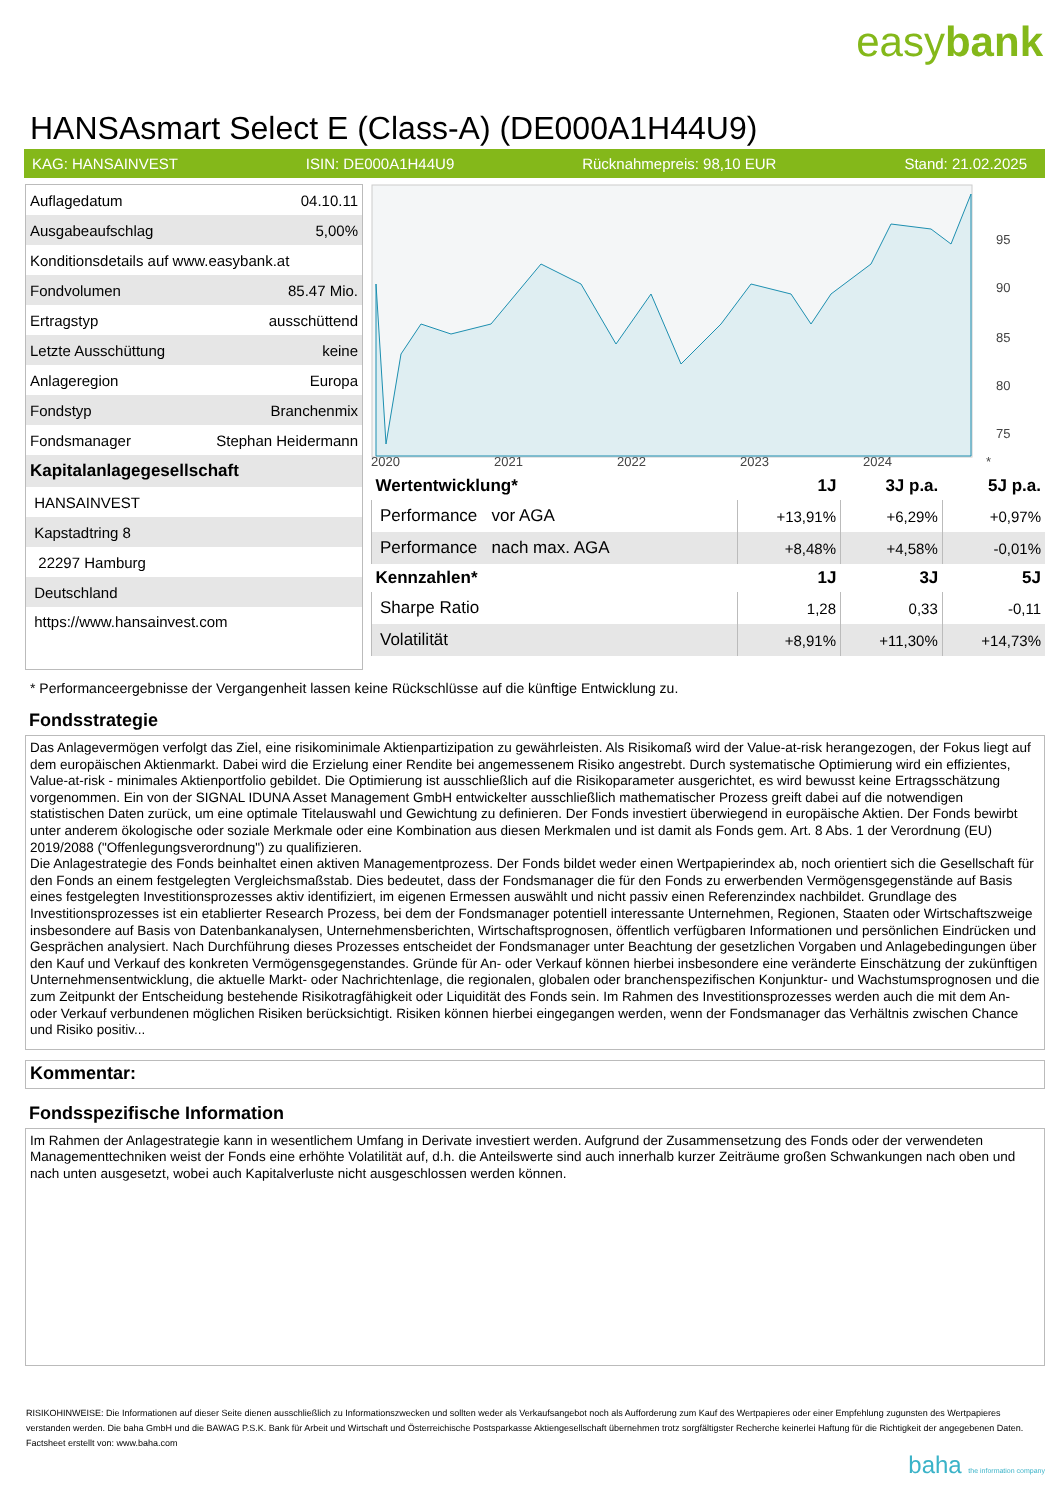easybank
HANSAsmart Select E (Class-A) (DE000A1H44U9)
KAG: HANSAINVEST ISIN: DE000A1H44U9 Rücknahmepreis: 98,10 EUR Stand: 21.02.2025
| Auflagedatum | 04.10.11 |
| Ausgabeaufschlag | 5,00% |
| Konditionsdetails auf www.easybank.at | |
| Fondvolumen | 85.47 Mio. |
| Ertragstyp | ausschüttend |
| Letzte Ausschüttung | keine |
| Anlageregion | Europa |
| Fondstyp | Branchenmix |
| Fondsmanager | Stephan Heidermann |
| Kapitalanlagegesellschaft | |
| HANSAINVEST | |
| Kapstadtring 8 | |
| 22297 Hamburg | |
| Deutschland | |
| https://www.hansainvest.com | |
95
90
85
80
75
2020 2021 2022 2023 2024 *
| Wertentwicklung* | 1J | 3J p.a. | 5J p.a. |
| --- | --- | --- | --- |
| Performance vor AGA | +13,91% | +6,29% | +0,97% |
| Performance nach max. AGA | +8,48% | +4,58% | -0,01% |
| Kennzahlen* | 1J | 3J | 5J |
| Sharpe Ratio | 1,28 | 0,33 | -0,11 |
| Volatilität | +8,91% | +11,30% | +14,73% |
* Performanceergebnisse der Vergangenheit lassen keine Rückschlüsse auf die künftige Entwicklung zu.
Fondsstrategie
Das Anlagevermögen verfolgt das Ziel, eine risikominimale Aktienpartizipation zu gewährleisten. Als Risikomaß wird der Value-at-risk herangezogen, der Fokus liegt auf dem europäischen Aktienmarkt. Dabei wird die Erzielung einer Rendite bei angemessenem Risiko angestrebt. Durch systematische Optimierung wird ein effizientes, Value-at-risk - minimales Aktienportfolio gebildet. Die Optimierung ist ausschließlich auf die Risikoparameter ausgerichtet, es wird bewusst keine Ertragsschätzung vorgenommen. Ein von der SIGNAL IDUNA Asset Management GmbH entwickelter ausschließlich mathematischer Prozess greift dabei auf die notwendigen statistischen Daten zurück, um eine optimale Titelauswahl und Gewichtung zu definieren. Der Fonds investiert überwiegend in europäische Aktien. Der Fonds bewirbt unter anderem ökologische oder soziale Merkmale oder eine Kombination aus diesen Merkmalen und ist damit als Fonds gem. Art. 8 Abs. 1 der Verordnung (EU) 2019/2088 ("Offenlegungsverordnung") zu qualifizieren.
Die Anlagestrategie des Fonds beinhaltet einen aktiven Managementprozess. Der Fonds bildet weder einen Wertpapierindex ab, noch orientiert sich die Gesellschaft für den Fonds an einem festgelegten Vergleichsmaßstab. Dies bedeutet, dass der Fondsmanager die für den Fonds zu erwerbenden Vermögensgegenstände auf Basis eines festgelegten Investitionsprozesses aktiv identifiziert, im eigenen Ermessen auswählt und nicht passiv einen Referenzindex nachbildet. Grundlage des Investitionsprozesses ist ein etablierter Research Prozess, bei dem der Fondsmanager potentiell interessante Unternehmen, Regionen, Staaten oder Wirtschaftszweige insbesondere auf Basis von Datenbankanalysen, Unternehmensberichten, Wirtschaftsprognosen, öffentlich verfügbaren Informationen und persönlichen Eindrücken und Gesprächen analysiert. Nach Durchführung dieses Prozesses entscheidet der Fondsmanager unter Beachtung der gesetzlichen Vorgaben und Anlagebedingungen über den Kauf und Verkauf des konkreten Vermögensgegenstandes. Gründe für An- oder Verkauf können hierbei insbesondere eine veränderte Einschätzung der zukünftigen Unternehmensentwicklung, die aktuelle Markt- oder Nachrichtenlage, die regionalen, globalen oder branchenspezifischen Konjunktur- und Wachstumsprognosen und die zum Zeitpunkt der Entscheidung bestehende Risikotragfähigkeit oder Liquidität des Fonds sein. Im Rahmen des Investitionsprozesses werden auch die mit dem An- oder Verkauf verbundenen möglichen Risiken berücksichtigt. Risiken können hierbei eingegangen werden, wenn der Fondsmanager das Verhältnis zwischen Chance und Risiko positiv...
Kommentar:
Fondsspezifische Information
Im Rahmen der Anlagestrategie kann in wesentlichem Umfang in Derivate investiert werden. Aufgrund der Zusammensetzung des Fonds oder der verwendeten Managementtechniken weist der Fonds eine erhöhte Volatilität auf, d.h. die Anteilswerte sind auch innerhalb kurzer Zeiträume großen Schwankungen nach oben und nach unten ausgesetzt, wobei auch Kapitalverluste nicht ausgeschlossen werden können.
RISIKOHINWEISE: Die Informationen auf dieser Seite dienen ausschließlich zu Informationszwecken und sollten weder als Verkaufsangebot noch als Aufforderung zum Kauf des Wertpapieres oder einer Empfehlung zugunsten des Wertpapieres verstanden werden. Die baha GmbH und die BAWAG P.S.K. Bank für Arbeit und Wirtschaft und Österreichische Postsparkasse Aktiengesellschaft übernehmen trotz sorgfältigster Recherche keinerlei Haftung für die Richtigkeit der angegebenen Daten.
Factsheet erstellt von: www.baha.com
baha the information company